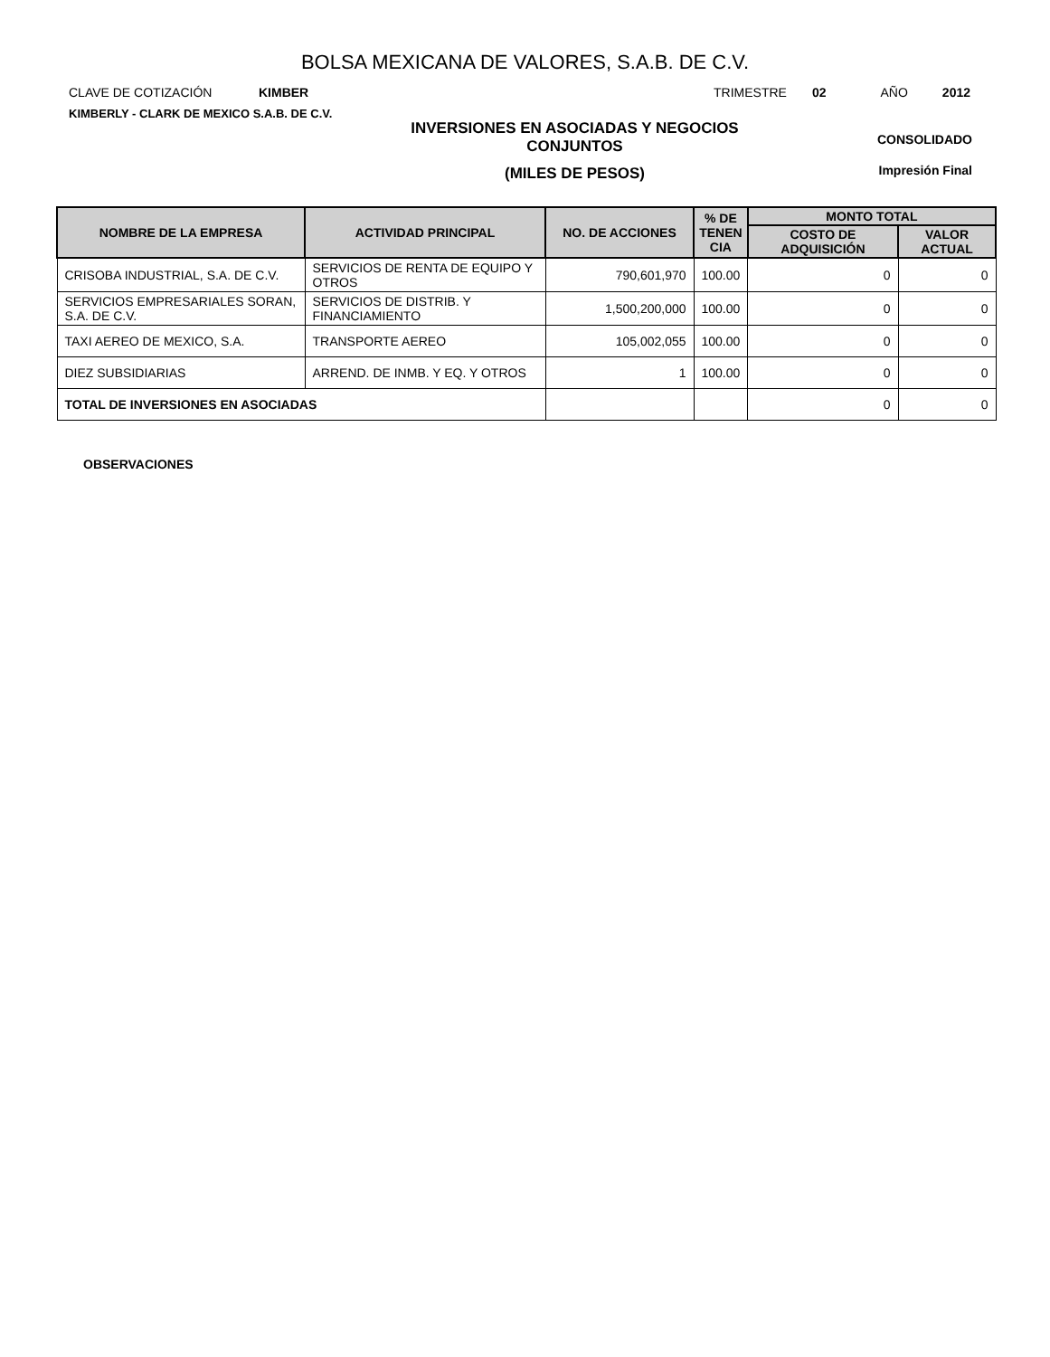BOLSA MEXICANA DE VALORES, S.A.B. DE C.V.
CLAVE DE COTIZACIÓN KIMBER TRIMESTRE 02 AÑO 2012
KIMBERLY - CLARK DE MEXICO S.A.B. DE C.V.
INVERSIONES EN ASOCIADAS Y NEGOCIOS
CONJUNTOS
(MILES DE PESOS)
CONSOLIDADO
Impresión Final
| NOMBRE DE LA EMPRESA | ACTIVIDAD PRINCIPAL | NO. DE ACCIONES | % DE TENEN CIA | MONTO TOTAL | |
| --- | --- | --- | --- | --- | --- |
| | | | | COSTO DE ADQUISICIÓN | VALOR ACTUAL |
| CRISOBA INDUSTRIAL, S.A. DE C.V. | SERVICIOS DE RENTA DE EQUIPO Y OTROS | 790,601,970 | 100.00 | 0 | 0 |
| SERVICIOS EMPRESARIALES SORAN, S.A. DE C.V. | SERVICIOS DE DISTRIB. Y FINANCIAMIENTO | 1,500,200,000 | 100.00 | 0 | 0 |
| TAXI AEREO DE MEXICO, S.A. | TRANSPORTE AEREO | 105,002,055 | 100.00 | 0 | 0 |
| DIEZ SUBSIDIARIAS | ARREND. DE INMB. Y EQ. Y OTROS | 1 | 100.00 | 0 | 0 |
| TOTAL DE INVERSIONES EN ASOCIADAS | | | | 0 | 0 |
OBSERVACIONES